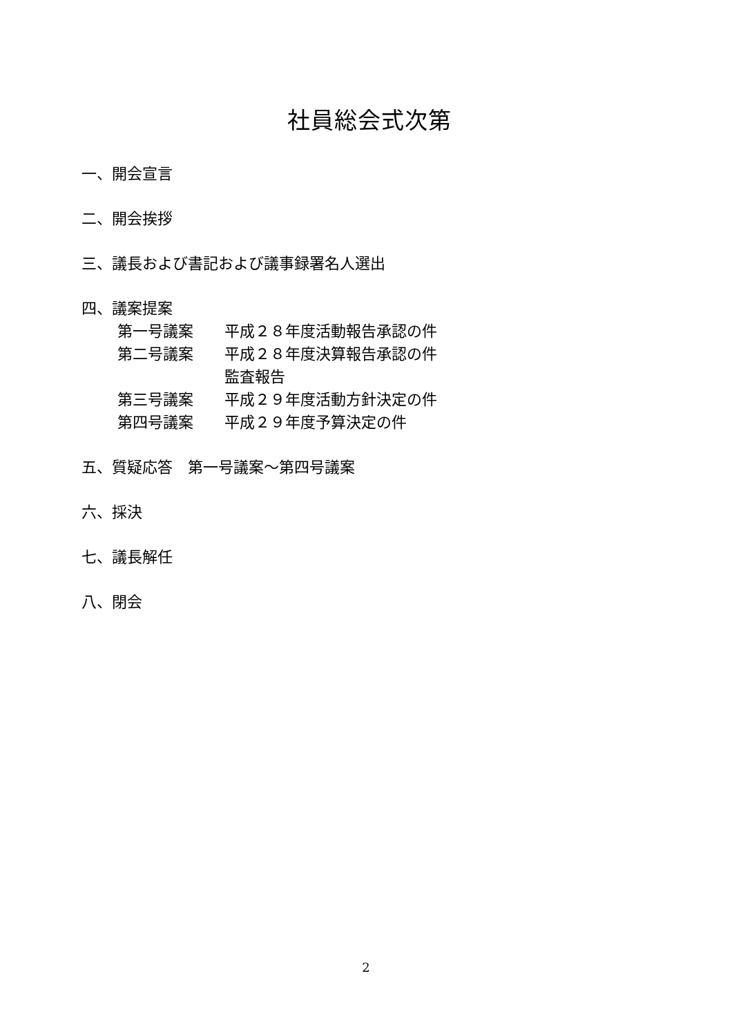社員総会式次第
一、開会宣言
二、開会挨拶
三、議長および書記および議事録署名人選出
四、議案提案
第一号議案 平成２８年度活動報告承認の件
第二号議案 平成２８年度決算報告承認の件
監査報告
第三号議案 平成２９年度活動方針決定の件
第四号議案 平成２９年度予算決定の件
五、質疑応答　第一号議案～第四号議案
六、採決
七、議長解任
八、閉会
2